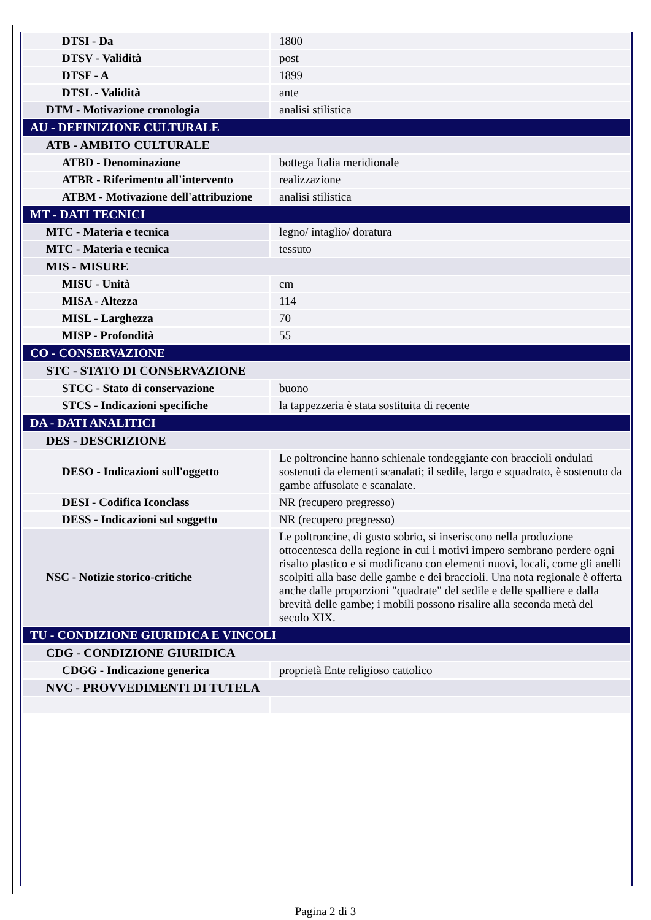| DTSI - Da | 1800 |
| DTSV - Validità | post |
| DTSF - A | 1899 |
| DTSL - Validità | ante |
| DTM - Motivazione cronologia | analisi stilistica |
| AU - DEFINIZIONE CULTURALE | |
| ATB - AMBITO CULTURALE | |
| ATBD - Denominazione | bottega Italia meridionale |
| ATBR - Riferimento all'intervento | realizzazione |
| ATBM - Motivazione dell'attribuzione | analisi stilistica |
| MT - DATI TECNICI | |
| MTC - Materia e tecnica | legno/ intaglio/ doratura |
| MTC - Materia e tecnica | tessuto |
| MIS - MISURE | |
| MISU - Unità | cm |
| MISA - Altezza | 114 |
| MISL - Larghezza | 70 |
| MISP - Profondità | 55 |
| CO - CONSERVAZIONE | |
| STC - STATO DI CONSERVAZIONE | |
| STCC - Stato di conservazione | buono |
| STCS - Indicazioni specifiche | la tappezzeria è stata sostituita di recente |
| DA - DATI ANALITICI | |
| DES - DESCRIZIONE | |
| DESO - Indicazioni sull'oggetto | Le poltroncine hanno schienale tondeggiante con braccioli ondulati sostenuti da elementi scanalati; il sedile, largo e squadrato, è sostenuto da gambe affusolate e scanalate. |
| DESI - Codifica Iconclass | NR (recupero pregresso) |
| DESS - Indicazioni sul soggetto | NR (recupero pregresso) |
| NSC - Notizie storico-critiche | Le poltroncine, di gusto sobrio, si inseriscono nella produzione ottocentesca della regione in cui i motivi impero sembrano perdere ogni risalto plastico e si modificano con elementi nuovi, locali, come gli anelli scolpiti alla base delle gambe e dei braccioli. Una nota regionale è offerta anche dalle proporzioni "quadrate" del sedile e delle spalliere e dalla brevità delle gambe; i mobili possono risalire alla seconda metà del secolo XIX. |
| TU - CONDIZIONE GIURIDICA E VINCOLI | |
| CDG - CONDIZIONE GIURIDICA | |
| CDGG - Indicazione generica | proprietà Ente religioso cattolico |
| NVC - PROVVEDIMENTI DI TUTELA | |
Pagina 2 di 3